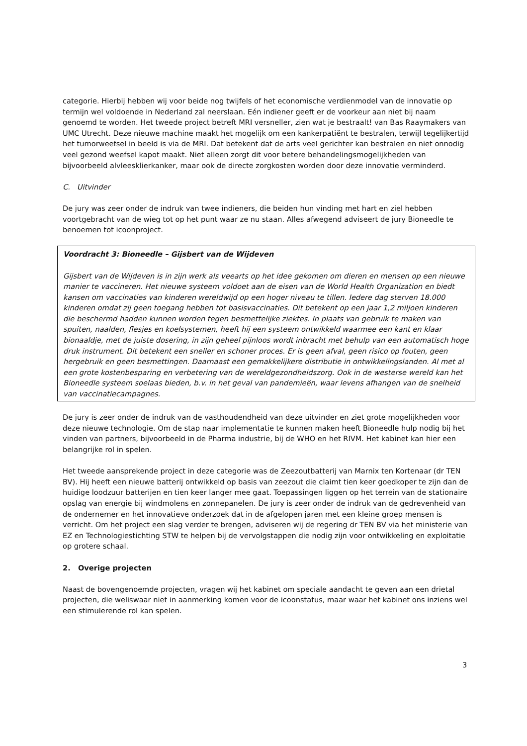categorie. Hierbij hebben wij voor beide nog twijfels of het economische verdienmodel van de innovatie op termijn wel voldoende in Nederland zal neerslaan. Eén indiener geeft er de voorkeur aan niet bij naam genoemd te worden. Het tweede project betreft MRI versneller, zien wat je bestraalt! van Bas Raaymakers van UMC Utrecht. Deze nieuwe machine maakt het mogelijk om een kankerpatiënt te bestralen, terwijl tegelijkertijd het tumorweefsel in beeld is via de MRI. Dat betekent dat de arts veel gerichter kan bestralen en niet onnodig veel gezond weefsel kapot maakt. Niet alleen zorgt dit voor betere behandelingsmogelijkheden van bijvoorbeeld alvleesklierkanker, maar ook de directe zorgkosten worden door deze innovatie verminderd.
C. Uitvinder
De jury was zeer onder de indruk van twee indieners, die beiden hun vinding met hart en ziel hebben voortgebracht van de wieg tot op het punt waar ze nu staan. Alles afwegend adviseert de jury Bioneedle te benoemen tot icoonproject.
Voordracht 3: Bioneedle – Gijsbert van de Wijdeven
Gijsbert van de Wijdeven is in zijn werk als veearts op het idee gekomen om dieren en mensen op een nieuwe manier te vaccineren. Het nieuwe systeem voldoet aan de eisen van de World Health Organization en biedt kansen om vaccinaties van kinderen wereldwijd op een hoger niveau te tillen. Iedere dag sterven 18.000 kinderen omdat zij geen toegang hebben tot basisvaccinaties. Dit betekent op een jaar 1,2 miljoen kinderen die beschermd hadden kunnen worden tegen besmettelijke ziektes. In plaats van gebruik te maken van spuiten, naalden, flesjes en koelsystemen, heeft hij een systeem ontwikkeld waarmee een kant en klaar bionaaldje, met de juiste dosering, in zijn geheel pijnloos wordt inbracht met behulp van een automatisch hoge druk instrument. Dit betekent een sneller en schoner proces. Er is geen afval, geen risico op fouten, geen hergebruik en geen besmettingen. Daarnaast een gemakkelijkere distributie in ontwikkelingslanden. Al met al een grote kostenbesparing en verbetering van de wereldgezondheidszorg. Ook in de westerse wereld kan het Bioneedle systeem soelaas bieden, b.v. in het geval van pandemieën, waar levens afhangen van de snelheid van vaccinatiecampagnes.
De jury is zeer onder de indruk van de vasthoudendheid van deze uitvinder en ziet grote mogelijkheden voor deze nieuwe technologie. Om de stap naar implementatie te kunnen maken heeft Bioneedle hulp nodig bij het vinden van partners, bijvoorbeeld in de Pharma industrie, bij de WHO en het RIVM. Het kabinet kan hier een belangrijke rol in spelen.
Het tweede aansprekende project in deze categorie was de Zeezoutbatterij van Marnix ten Kortenaar (dr TEN BV). Hij heeft een nieuwe batterij ontwikkeld op basis van zeezout die claimt tien keer goedkoper te zijn dan de huidige loodzuur batterijen en tien keer langer mee gaat. Toepassingen liggen op het terrein van de stationaire opslag van energie bij windmolens en zonnepanelen. De jury is zeer onder de indruk van de gedrevenheid van de ondernemer en het innovatieve onderzoek dat in de afgelopen jaren met een kleine groep mensen is verricht. Om het project een slag verder te brengen, adviseren wij de regering dr TEN BV via het ministerie van EZ en Technologiestichting STW te helpen bij de vervolgstappen die nodig zijn voor ontwikkeling en exploitatie op grotere schaal.
2. Overige projecten
Naast de bovengenoemde projecten, vragen wij het kabinet om speciale aandacht te geven aan een drietal projecten, die weliswaar niet in aanmerking komen voor de icoonstatus, maar waar het kabinet ons inziens wel een stimulerende rol kan spelen.
3